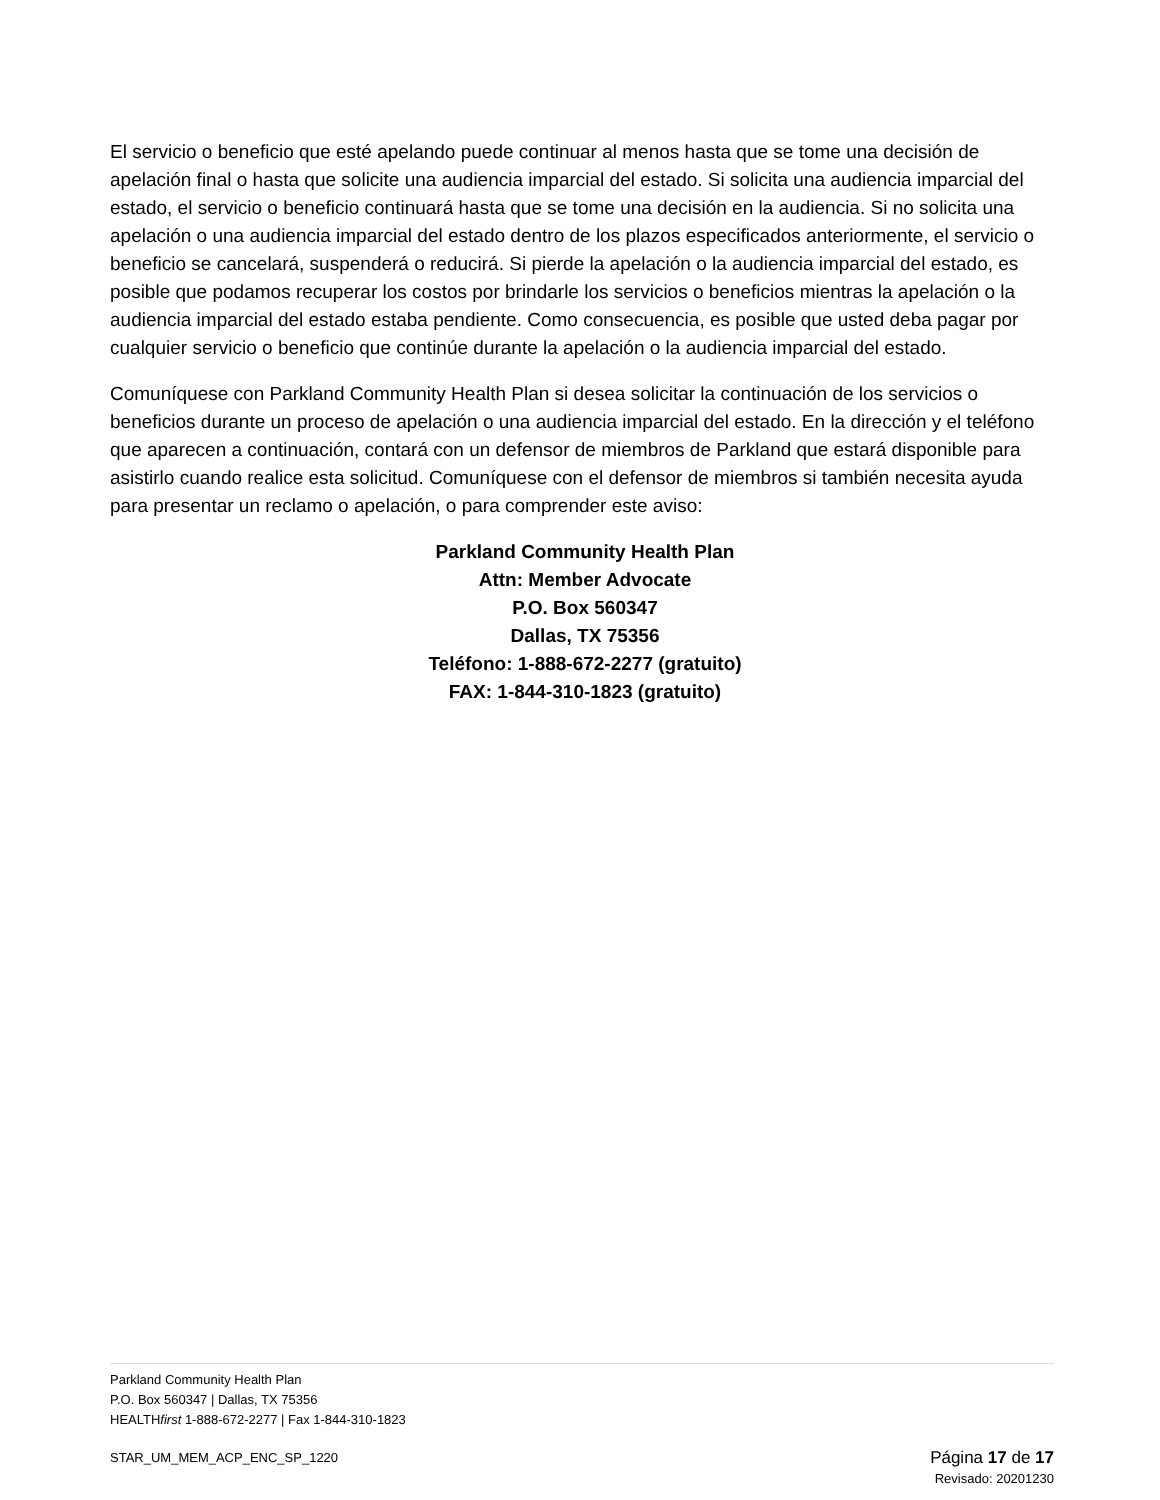El servicio o beneficio que esté apelando puede continuar al menos hasta que se tome una decisión de apelación final o hasta que solicite una audiencia imparcial del estado. Si solicita una audiencia imparcial del estado, el servicio o beneficio continuará hasta que se tome una decisión en la audiencia. Si no solicita una apelación o una audiencia imparcial del estado dentro de los plazos especificados anteriormente, el servicio o beneficio se cancelará, suspenderá o reducirá. Si pierde la apelación o la audiencia imparcial del estado, es posible que podamos recuperar los costos por brindarle los servicios o beneficios mientras la apelación o la audiencia imparcial del estado estaba pendiente. Como consecuencia, es posible que usted deba pagar por cualquier servicio o beneficio que continúe durante la apelación o la audiencia imparcial del estado.
Comuníquese con Parkland Community Health Plan si desea solicitar la continuación de los servicios o beneficios durante un proceso de apelación o una audiencia imparcial del estado. En la dirección y el teléfono que aparecen a continuación, contará con un defensor de miembros de Parkland que estará disponible para asistirlo cuando realice esta solicitud. Comuníquese con el defensor de miembros si también necesita ayuda para presentar un reclamo o apelación, o para comprender este aviso:
Parkland Community Health Plan
Attn: Member Advocate
P.O. Box 560347
Dallas, TX 75356
Teléfono: 1-888-672-2277 (gratuito)
FAX: 1-844-310-1823 (gratuito)
Parkland Community Health Plan
P.O. Box 560347 | Dallas, TX 75356
HEALTHfirst 1-888-672-2277 | Fax 1-844-310-1823
STAR_UM_MEM_ACP_ENC_SP_1220
Página 17 de 17
Revisado: 20201230